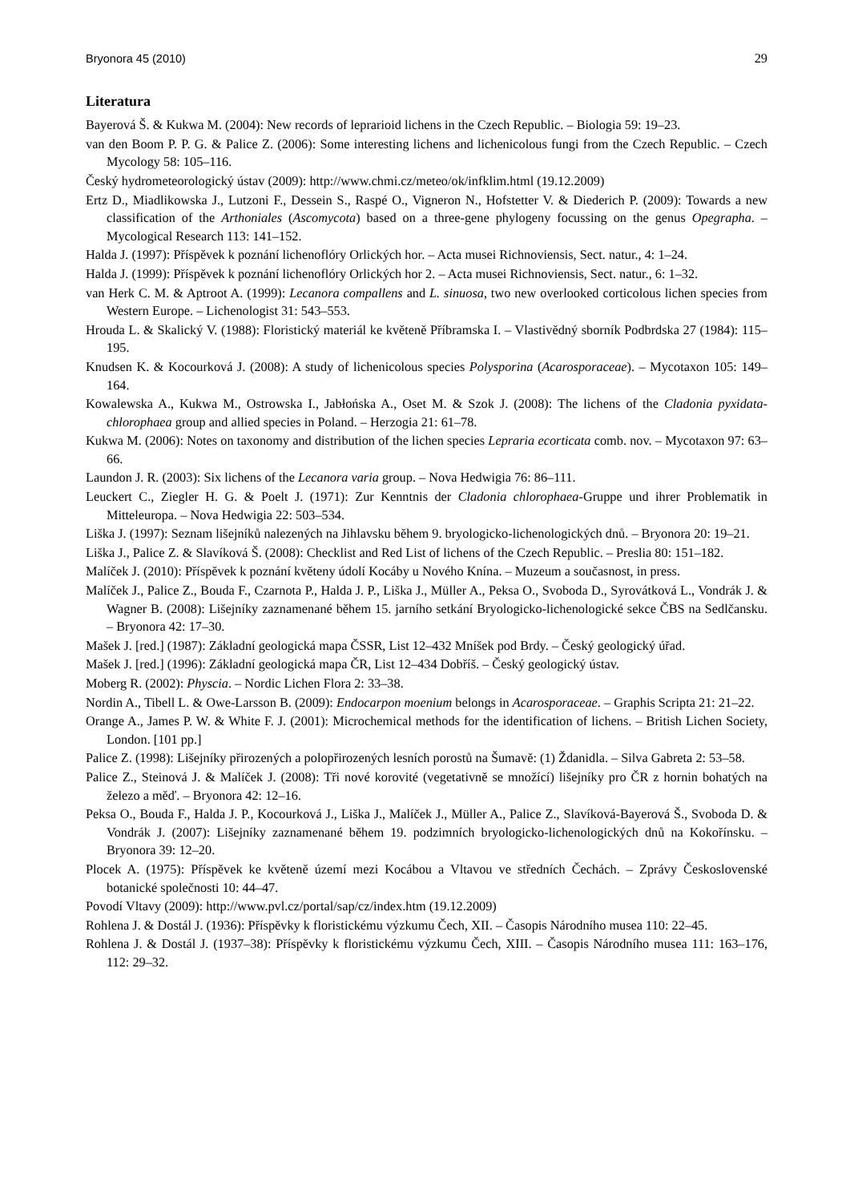Bryonora 45 (2010) 29
Literatura
Bayerová Š. & Kukwa M. (2004): New records of leprarioid lichens in the Czech Republic. – Biologia 59: 19–23.
van den Boom P. P. G. & Palice Z. (2006): Some interesting lichens and lichenicolous fungi from the Czech Republic. – Czech Mycology 58: 105–116.
Český hydrometeorologický ústav (2009): http://www.chmi.cz/meteo/ok/infklim.html (19.12.2009)
Ertz D., Miadlikowska J., Lutzoni F., Dessein S., Raspé O., Vigneron N., Hofstetter V. & Diederich P. (2009): Towards a new classification of the Arthoniales (Ascomycota) based on a three-gene phylogeny focussing on the genus Opegrapha. – Mycological Research 113: 141–152.
Halda J. (1997): Příspěvek k poznání lichenoflóry Orlických hor. – Acta musei Richnoviensis, Sect. natur., 4: 1–24.
Halda J. (1999): Příspěvek k poznání lichenoflóry Orlických hor 2. – Acta musei Richnoviensis, Sect. natur., 6: 1–32.
van Herk C. M. & Aptroot A. (1999): Lecanora compallens and L. sinuosa, two new overlooked corticolous lichen species from Western Europe. – Lichenologist 31: 543–553.
Hrouda L. & Skalický V. (1988): Floristický materiál ke květeně Příbramska I. – Vlastivědný sborník Podbrdska 27 (1984): 115–195.
Knudsen K. & Kocourková J. (2008): A study of lichenicolous species Polysporina (Acarosporaceae). – Mycotaxon 105: 149–164.
Kowalewska A., Kukwa M., Ostrowska I., Jabłońska A., Oset M. & Szok J. (2008): The lichens of the Cladonia pyxidata-chlorophaea group and allied species in Poland. – Herzogia 21: 61–78.
Kukwa M. (2006): Notes on taxonomy and distribution of the lichen species Lepraria ecorticata comb. nov. – Mycotaxon 97: 63–66.
Laundon J. R. (2003): Six lichens of the Lecanora varia group. – Nova Hedwigia 76: 86–111.
Leuckert C., Ziegler H. G. & Poelt J. (1971): Zur Kenntnis der Cladonia chlorophaea-Gruppe und ihrer Problematik in Mitteleuropa. – Nova Hedwigia 22: 503–534.
Liška J. (1997): Seznam lišejníků nalezených na Jihlavsku během 9. bryologicko-lichenologických dnů. – Bryonora 20: 19–21.
Liška J., Palice Z. & Slavíková Š. (2008): Checklist and Red List of lichens of the Czech Republic. – Preslia 80: 151–182.
Malíček J. (2010): Příspěvek k poznání květeny údolí Kocáby u Nového Knína. – Muzeum a současnost, in press.
Malíček J., Palice Z., Bouda F., Czarnota P., Halda J. P., Liška J., Müller A., Peksa O., Svoboda D., Syrovátková L., Vondrák J. & Wagner B. (2008): Lišejníky zaznamenané během 15. jarního setkání Bryologicko-lichenologické sekce ČBS na Sedlčansku. – Bryonora 42: 17–30.
Mašek J. [red.] (1987): Základní geologická mapa ČSSR, List 12–432 Mníšek pod Brdy. – Český geologický úřad.
Mašek J. [red.] (1996): Základní geologická mapa ČR, List 12–434 Dobříš. – Český geologický ústav.
Moberg R. (2002): Physcia. – Nordic Lichen Flora 2: 33–38.
Nordin A., Tibell L. & Owe-Larsson B. (2009): Endocarpon moenium belongs in Acarosporaceae. – Graphis Scripta 21: 21–22.
Orange A., James P. W. & White F. J. (2001): Microchemical methods for the identification of lichens. – British Lichen Society, London. [101 pp.]
Palice Z. (1998): Lišejníky přirozených a polopřirozených lesních porostů na Šumavě: (1) Ždanidla. – Silva Gabreta 2: 53–58.
Palice Z., Steinová J. & Malíček J. (2008): Tři nové korovité (vegetativně se množící) lišejníky pro ČR z hornin bohatých na železo a měď. – Bryonora 42: 12–16.
Peksa O., Bouda F., Halda J. P., Kocourková J., Liška J., Malíček J., Müller A., Palice Z., Slavíková-Bayerová Š., Svoboda D. & Vondrák J. (2007): Lišejníky zaznamenané během 19. podzimních bryologicko-lichenologických dnů na Kokořínsku. – Bryonora 39: 12–20.
Plocek A. (1975): Příspěvek ke květeně území mezi Kocábou a Vltavou ve středních Čechách. – Zprávy Československé botanické společnosti 10: 44–47.
Povodí Vltavy (2009): http://www.pvl.cz/portal/sap/cz/index.htm (19.12.2009)
Rohlena J. & Dostál J. (1936): Příspěvky k floristickému výzkumu Čech, XII. – Časopis Národního musea 110: 22–45.
Rohlena J. & Dostál J. (1937–38): Příspěvky k floristickému výzkumu Čech, XIII. – Časopis Národního musea 111: 163–176, 112: 29–32.